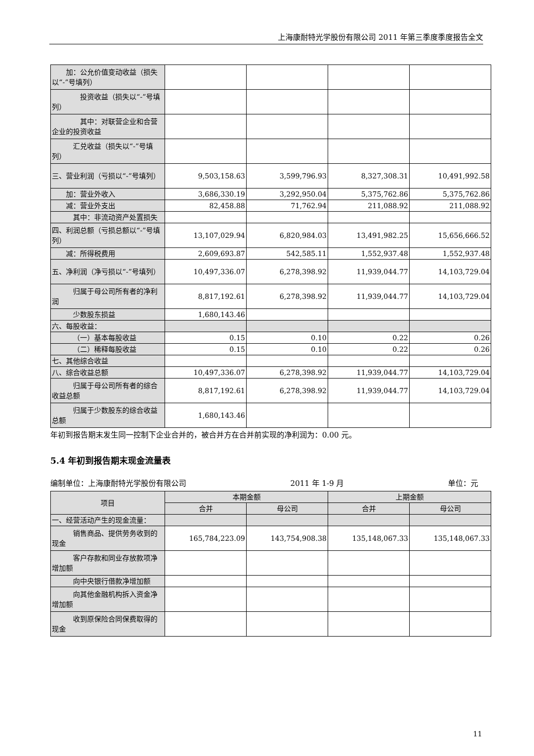上海康耐特光学股份有限公司 2011 年第三季度季度报告全文
| 加：公允价值变动收益（损失以“-”号填列） | | | | |
| 投资收益（损失以“-”号填列） | | | | |
| 其中：对联营企业和合营企业的投资收益 | | | | |
| 汇兑收益（损失以“-”号填列） | | | | |
| 三、营业利润（亏损以“-”号填列） | 9,503,158.63 | 3,599,796.93 | 8,327,308.31 | 10,491,992.58 |
| 加：营业外收入 | 3,686,330.19 | 3,292,950.04 | 5,375,762.86 | 5,375,762.86 |
| 减：营业外支出 | 82,458.88 | 71,762.94 | 211,088.92 | 211,088.92 |
| 其中：非流动资产处置损失 | | | | |
| 四、利润总额（亏损总额以“-”号填列） | 13,107,029.94 | 6,820,984.03 | 13,491,982.25 | 15,656,666.52 |
| 减：所得税费用 | 2,609,693.87 | 542,585.11 | 1,552,937.48 | 1,552,937.48 |
| 五、净利润（净亏损以“-”号填列） | 10,497,336.07 | 6,278,398.92 | 11,939,044.77 | 14,103,729.04 |
| 归属于母公司所有者的净利润 | 8,817,192.61 | 6,278,398.92 | 11,939,044.77 | 14,103,729.04 |
| 少数股东损益 | 1,680,143.46 | | | |
| 六、每股收益： | | | | |
| （一）基本每股收益 | 0.15 | 0.10 | 0.22 | 0.26 |
| （二）稀释每股收益 | 0.15 | 0.10 | 0.22 | 0.26 |
| 七、其他综合收益 | | | | |
| 八、综合收益总额 | 10,497,336.07 | 6,278,398.92 | 11,939,044.77 | 14,103,729.04 |
| 归属于母公司所有者的综合收益总额 | 8,817,192.61 | 6,278,398.92 | 11,939,044.77 | 14,103,729.04 |
| 归属于少数股东的综合收益总额 | 1,680,143.46 | | | |
年初到报告期末发生同一控制下企业合并的，被合并方在合并前实现的净利润为：0.00 元。
5.4 年初到报告期末现金流量表
编制单位：上海康耐特光学股份有限公司 2011 年 1-9 月 单位：元
| 项目 | 本期金额 | | 上期金额 | |
| --- | --- | --- | --- | --- |
| | 合并 | 母公司 | 合并 | 母公司 |
| 一、经营活动产生的现金流量： | | | | |
| 销售商品、提供劳务收到的现金 | 165,784,223.09 | 143,754,908.38 | 135,148,067.33 | 135,148,067.33 |
| 客户存款和同业存放款项净增加额 | | | | |
| 向中央银行借款净增加额 | | | | |
| 向其他金融机构拆入资金净增加额 | | | | |
| 收到原保险合同保费取得的现金 | | | | |
11